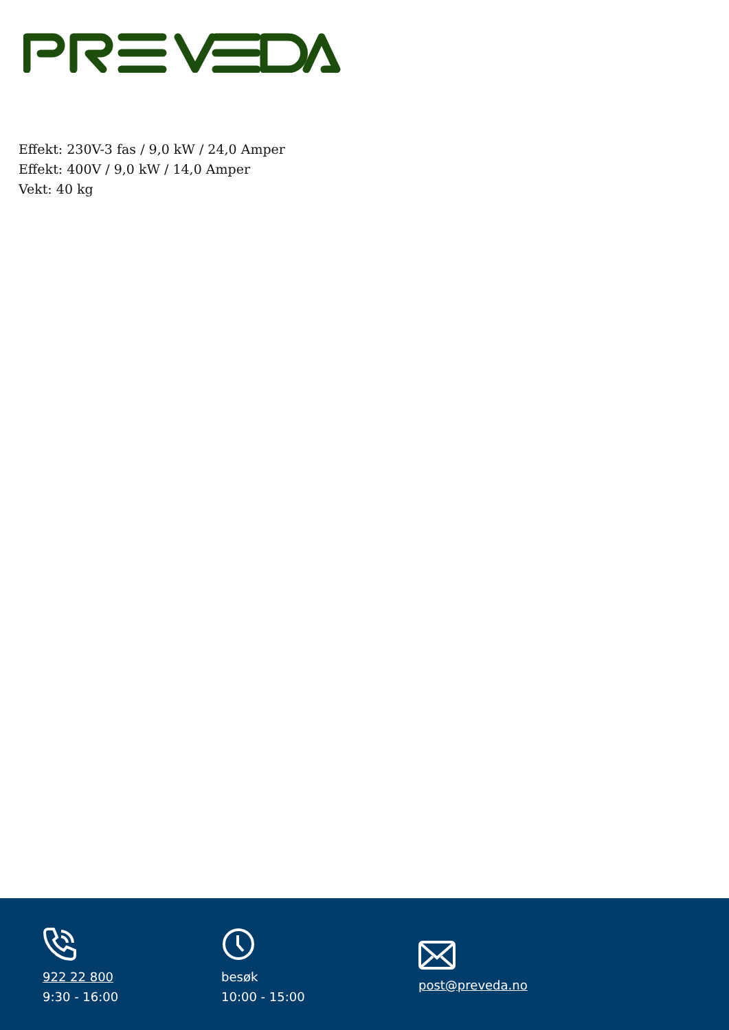Effekt: 230V-3 fas / 9,0 kW / 24,0 Amper
Effekt: 400V / 9,0 kW / 14,0 Amper
Vekt: 40 kg
922 22 800
9:30 - 16:00
besøk
10:00 - 15:00
post@preveda.no